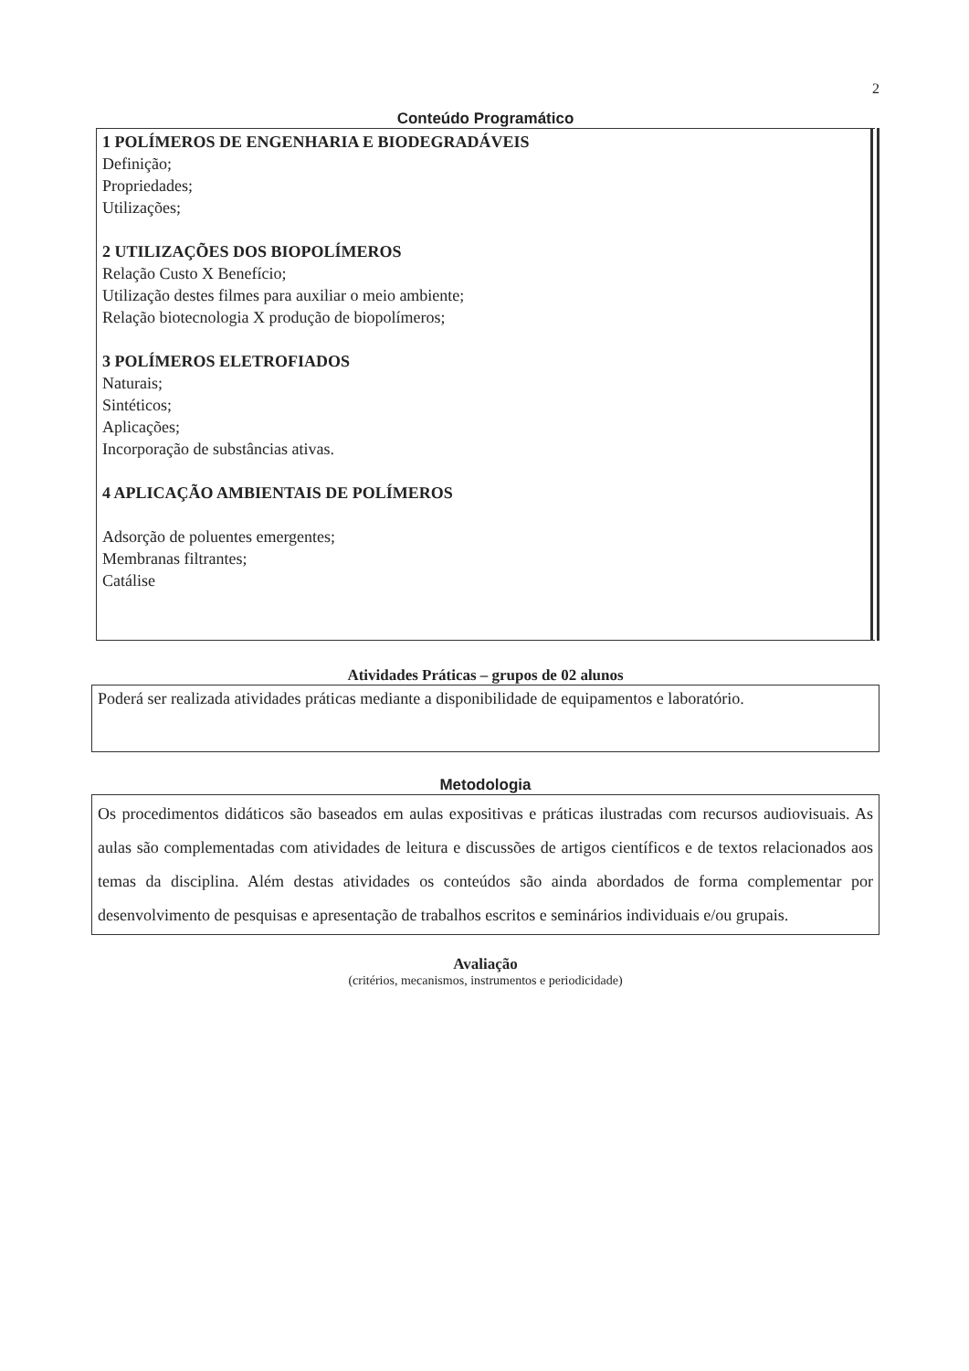2
Conteúdo Programático
1 POLÍMEROS DE ENGENHARIA E BIODEGRADÁVEIS
Definição;
Propriedades;
Utilizações;
2 UTILIZAÇÕES DOS BIOPOLÍMEROS
Relação Custo X Benefício;
Utilização destes filmes para auxiliar o meio ambiente;
Relação biotecnologia X produção de biopolímeros;
3 POLÍMEROS ELETROFIADOS
Naturais;
Sintéticos;
Aplicações;
Incorporação de substâncias ativas.
4 APLICAÇÃO AMBIENTAIS DE POLÍMEROS
Adsorção de poluentes emergentes;
Membranas filtrantes;
Catálise
Atividades Práticas – grupos de 02 alunos
Poderá ser realizada atividades práticas mediante a disponibilidade de equipamentos e laboratório.
Metodologia
Os procedimentos didáticos são baseados em aulas expositivas e práticas ilustradas com recursos audiovisuais. As aulas são complementadas com atividades de leitura e discussões de artigos científicos e de textos relacionados aos temas da disciplina. Além destas atividades os conteúdos são ainda abordados de forma complementar por desenvolvimento de pesquisas e apresentação de trabalhos escritos e seminários individuais e/ou grupais.
Avaliação
(critérios, mecanismos, instrumentos e periodicidade)